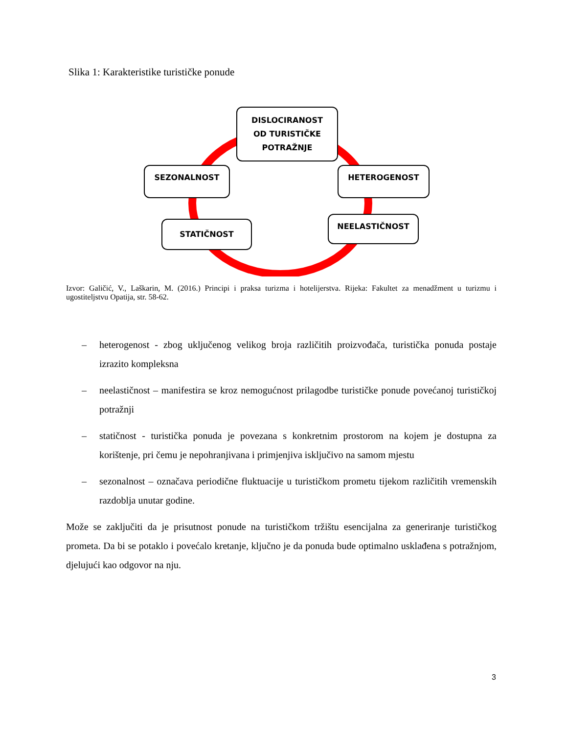Slika 1: Karakteristike turističke ponude
DISLOCIRANOST
OD TURISTIČKE
POTRAŽNJE
SEZONALNOST HETEROGENOST
STATIČNOST
NEELASTIČNOST
Izvor: Galičić, V., Laškarin, M. (2016.) Principi i praksa turizma i hotelijerstva. Rijeka: Fakultet za menadžment u turizmu i ugostiteljstvu Opatija, str. 58-62.
– heterogenost - zbog uključenog velikog broja različitih proizvođača, turistička ponuda postaje izrazito kompleksna
– neelastičnost – manifestira se kroz nemogućnost prilagodbe turističke ponude povećanoj turističkoj potražnji
– statičnost - turistička ponuda je povezana s konkretnim prostorom na kojem je dostupna za korištenje, pri čemu je nepohranjivana i primjenjiva isključivo na samom mjestu
– sezonalnost – označava periodične fluktuacije u turističkom prometu tijekom različitih vremenskih razdoblja unutar godine.
Može se zaključiti da je prisutnost ponude na turističkom tržištu esencijalna za generiranje turističkog prometa. Da bi se potaklo i povećalo kretanje, ključno je da ponuda bude optimalno usklađena s potražnjom, djelujući kao odgovor na nju.
3